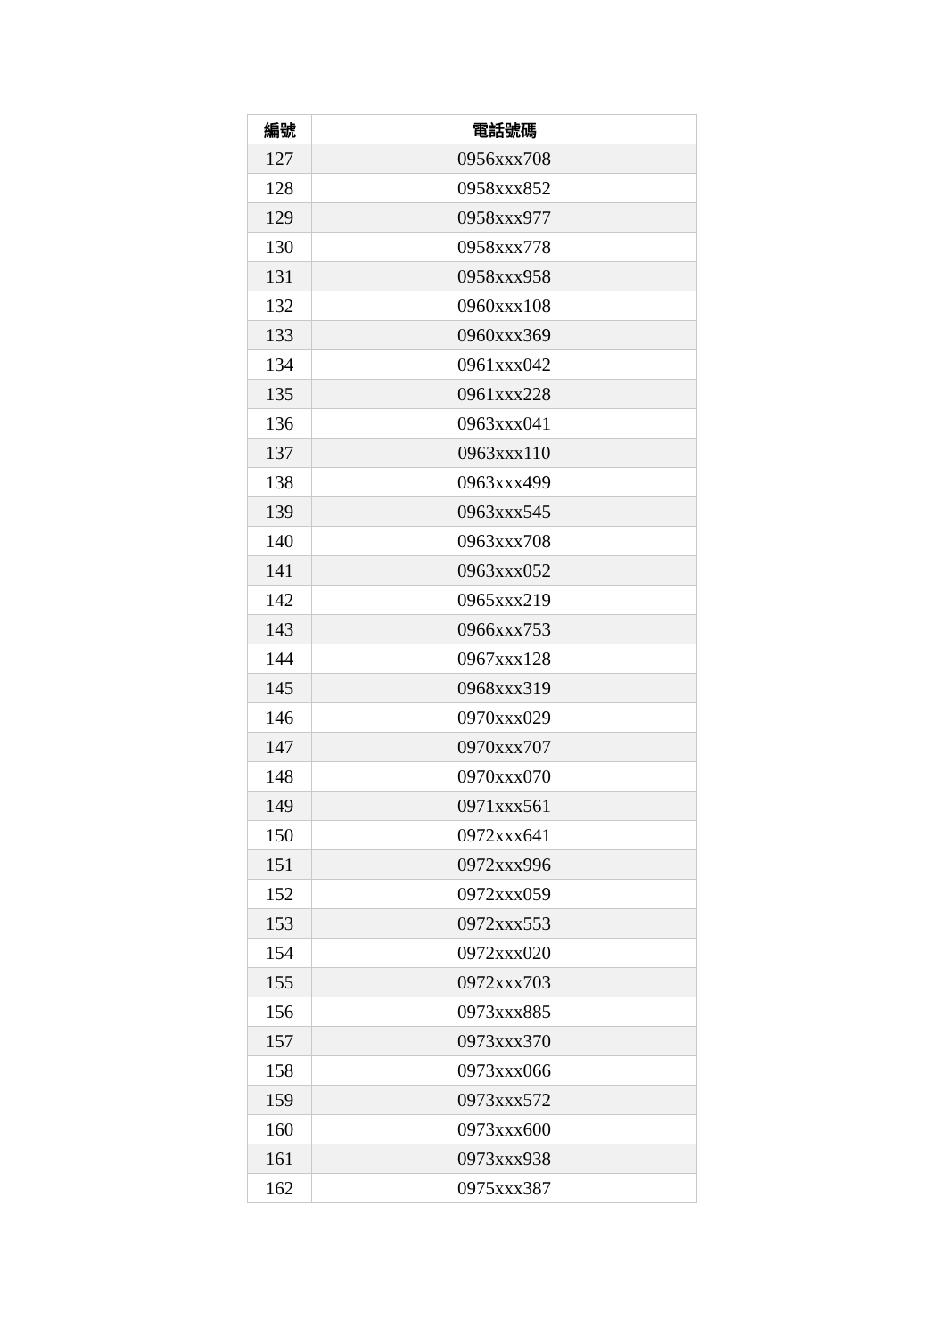| 編號 | 電話號碼 |
| --- | --- |
| 127 | 0956xxx708 |
| 128 | 0958xxx852 |
| 129 | 0958xxx977 |
| 130 | 0958xxx778 |
| 131 | 0958xxx958 |
| 132 | 0960xxx108 |
| 133 | 0960xxx369 |
| 134 | 0961xxx042 |
| 135 | 0961xxx228 |
| 136 | 0963xxx041 |
| 137 | 0963xxx110 |
| 138 | 0963xxx499 |
| 139 | 0963xxx545 |
| 140 | 0963xxx708 |
| 141 | 0963xxx052 |
| 142 | 0965xxx219 |
| 143 | 0966xxx753 |
| 144 | 0967xxx128 |
| 145 | 0968xxx319 |
| 146 | 0970xxx029 |
| 147 | 0970xxx707 |
| 148 | 0970xxx070 |
| 149 | 0971xxx561 |
| 150 | 0972xxx641 |
| 151 | 0972xxx996 |
| 152 | 0972xxx059 |
| 153 | 0972xxx553 |
| 154 | 0972xxx020 |
| 155 | 0972xxx703 |
| 156 | 0973xxx885 |
| 157 | 0973xxx370 |
| 158 | 0973xxx066 |
| 159 | 0973xxx572 |
| 160 | 0973xxx600 |
| 161 | 0973xxx938 |
| 162 | 0975xxx387 |